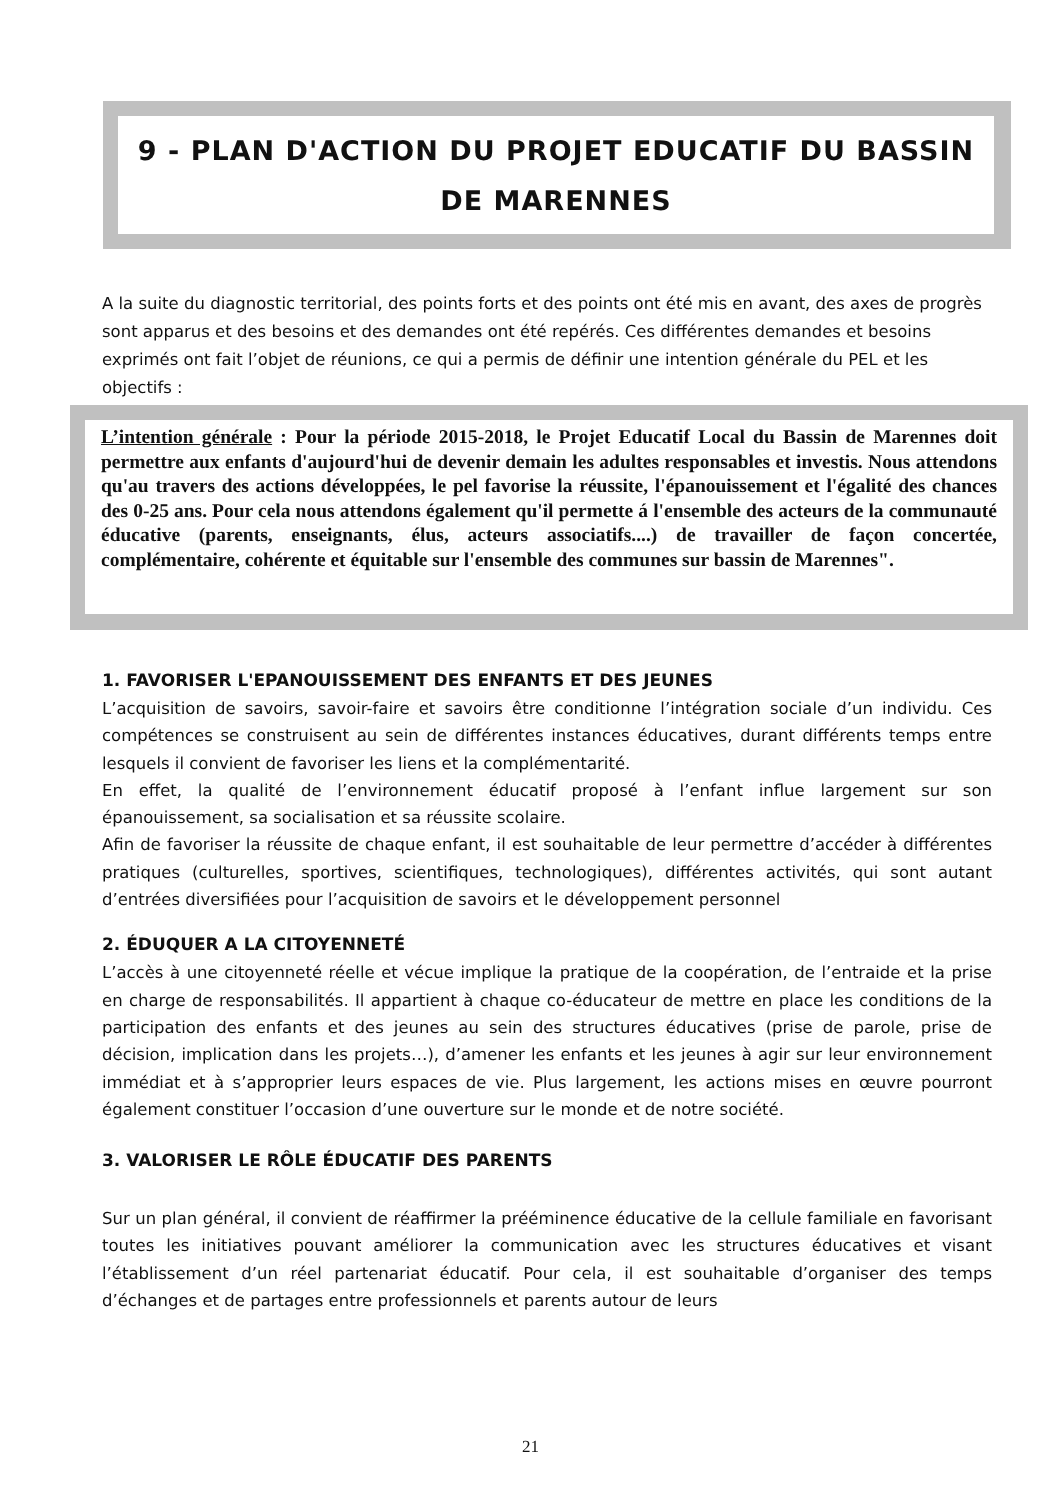9 - PLAN D'ACTION DU PROJET EDUCATIF DU BASSIN
DE MARENNES
A la suite du diagnostic territorial, des points forts et des points ont été mis en avant, des axes de progrès sont apparus et des besoins et des demandes ont été repérés. Ces différentes demandes et besoins exprimés ont fait l’objet de réunions, ce qui a permis de définir une intention générale du PEL et les objectifs :
L’intention générale : Pour la période 2015-2018, le Projet Educatif Local du Bassin de Marennes doit permettre aux enfants d'aujourd'hui de devenir demain les adultes responsables et investis. Nous attendons qu'au travers des actions développées, le pel favorise la réussite, l'épanouissement et l'égalité des chances des 0-25 ans. Pour cela nous attendons également qu'il permette á l'ensemble des acteurs de la communauté éducative (parents, enseignants, élus, acteurs associatifs....) de travailler de façon concertée, complémentaire, cohérente et équitable sur l'ensemble des communes sur bassin de Marennes".
1. FAVORISER L'EPANOUISSEMENT DES ENFANTS ET DES JEUNES
L’acquisition de savoirs, savoir-faire et savoirs être conditionne l’intégration sociale d’un individu. Ces compétences se construisent au sein de différentes instances éducatives, durant différents temps entre lesquels il convient de favoriser les liens et la complémentarité.
En effet, la qualité de l’environnement éducatif proposé à l’enfant influe largement sur son épanouissement, sa socialisation et sa réussite scolaire.
Afin de favoriser la réussite de chaque enfant, il est souhaitable de leur permettre d’accéder à différentes pratiques (culturelles, sportives, scientifiques, technologiques), différentes activités, qui sont autant d’entrées diversifiées pour l’acquisition de savoirs et le développement personnel
2. ÉDUQUER A LA CITOYENNETÉ
L’accès à une citoyenneté réelle et vécue implique la pratique de la coopération, de l’entraide et la prise en charge de responsabilités. Il appartient à chaque co-éducateur de mettre en place les conditions de la participation des enfants et des jeunes au sein des structures éducatives (prise de parole, prise de décision, implication dans les projets…), d’amener les enfants et les jeunes à agir sur leur environnement immédiat et à s’approprier leurs espaces de vie. Plus largement, les actions mises en œuvre pourront également constituer l’occasion d’une ouverture sur le monde et de notre société.
3. VALORISER LE RÔLE ÉDUCATIF DES PARENTS
Sur un plan général, il convient de réaffirmer la prééminence éducative de la cellule familiale en favorisant toutes les initiatives pouvant améliorer la communication avec les structures éducatives et visant l’établissement d’un réel partenariat éducatif. Pour cela, il est souhaitable d’organiser des temps d’échanges et de partages entre professionnels et parents autour de leurs
21